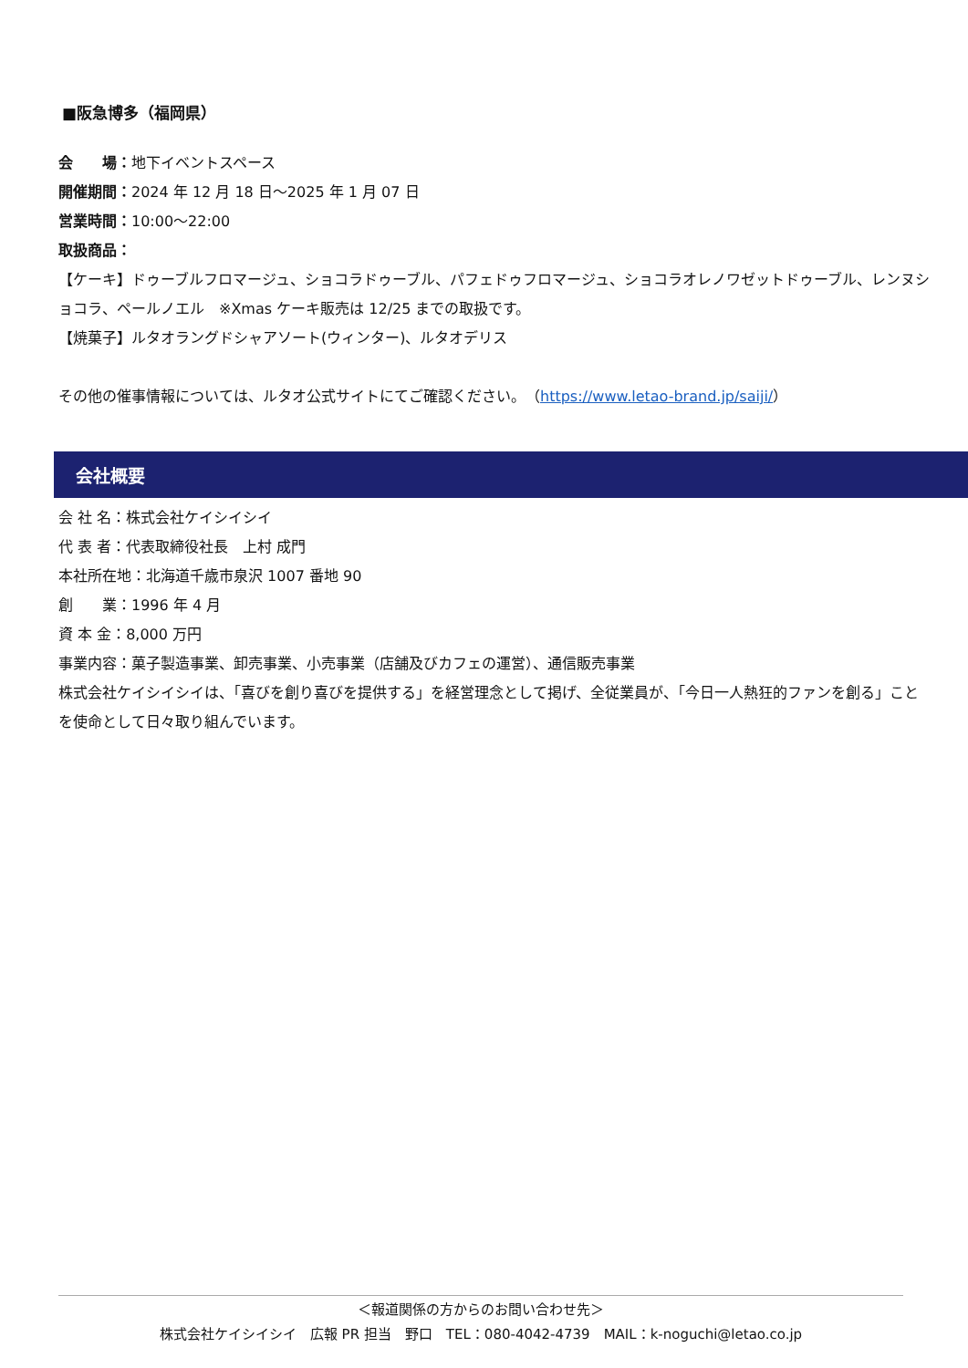■阪急博多（福岡県）
会　　場：地下イベントスペース
開催期間：2024 年 12 月 18 日～2025 年 1 月 07 日
営業時間：10:00～22:00
取扱商品：
【ケーキ】ドゥーブルフロマージュ、ショコラドゥーブル、パフェドゥフロマージュ、ショコラオレノワゼットドゥーブル、レンヌショコラ、ペールノエル　※Xmas ケーキ販売は 12/25 までの取扱です。
【焼菓子】ルタオラングドシャアソート(ウィンター)、ルタオデリス
その他の催事情報については、ルタオ公式サイトにてご確認ください。　（https://www.letao-brand.jp/saiji/）
会社概要
会 社 名：株式会社ケイシイシイ
代 表 者：代表取締役社長　上村 成門
本社所在地：北海道千歳市泉沢 1007 番地 90
創　　業：1996 年 4 月
資 本 金：8,000 万円
事業内容：菓子製造事業、卸売事業、小売事業（店舗及びカフェの運営）、通信販売事業
株式会社ケイシイシイは、「喜びを創り喜びを提供する」を経営理念として掲げ、全従業員が、「今日一人熱狂的ファンを創る」ことを使命として日々取り組んでいます。
＜報道関係の方からのお問い合わせ先＞
株式会社ケイシイシイ　広報 PR 担当　野口　TEL：080-4042-4739　MAIL：k-noguchi@letao.co.jp